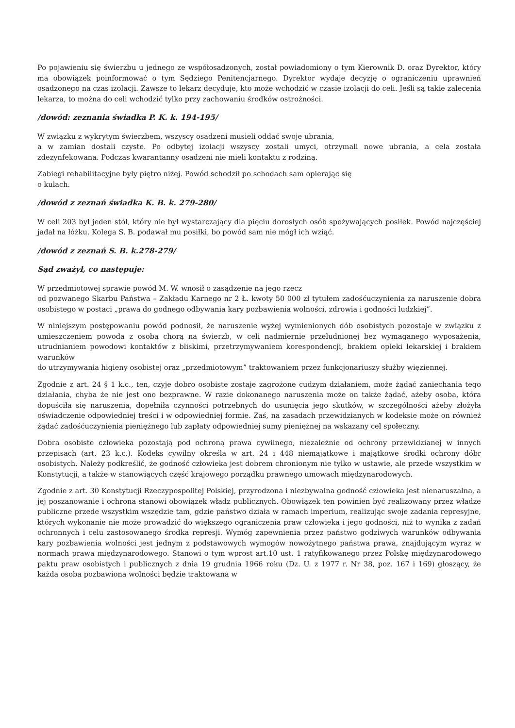Po pojawieniu się świerzbu u jednego ze współosadzonych, został powiadomiony o tym Kierownik D. oraz Dyrektor, który ma obowiązek poinformować o tym Sędziego Penitencjarnego. Dyrektor wydaje decyzję o ograniczeniu uprawnień osadzonego na czas izolacji. Zawsze to lekarz decyduje, kto może wchodzić w czasie izolacji do celi. Jeśli są takie zalecenia lekarza, to można do celi wchodzić tylko przy zachowaniu środków ostrożności.
/dowód: zeznania świadka P. K. k. 194-195/
W związku z wykrytym świerzbem, wszyscy osadzeni musieli oddać swoje ubrania,
a w zamian dostali czyste. Po odbytej izolacji wszyscy zostali umyci, otrzymali nowe ubrania, a cela została zdezynfekowana. Podczas kwarantanny osadzeni nie mieli kontaktu z rodziną.
Zabiegi rehabilitacyjne były piętro niżej. Powód schodził po schodach sam opierając się
o kulach.
/dowód z zeznań świadka K. B. k. 279-280/
W celi 203 był jeden stół, który nie był wystarczający dla pięciu dorosłych osób spożywających posiłek. Powód najczęściej jadał na łóżku. Kolega S. B. podawał mu posiłki, bo powód sam nie mógł ich wziąć.
/dowód z zeznań S. B. k.278-279/
Sąd zważył, co następuje:
W przedmiotowej sprawie powód M. W. wnosił o zasądzenie na jego rzecz
od pozwanego Skarbu Państwa – Zakładu Karnego nr 2 Ł. kwoty 50 000 zł tytułem zadośćuczynienia za naruszenie dobra osobistego w postaci „prawa do godnego odbywania kary pozbawienia wolności, zdrowia i godności ludzkiej”.
W niniejszym postępowaniu powód podnosił, że naruszenie wyżej wymienionych dób osobistych pozostaje w związku z umieszczeniem powoda z osobą chorą na świerzb, w celi nadmiernie przeludnionej bez wymaganego wyposażenia, utrudnianiem powodowi kontaktów z bliskimi, przetrzymywaniem korespondencji, brakiem opieki lekarskiej i brakiem warunków
do utrzymywania higieny osobistej oraz „przedmiotowym” traktowaniem przez funkcjonariuszy służby więziennej.
Zgodnie z art. 24 § 1 k.c., ten, czyje dobro osobiste zostaje zagrożone cudzym działaniem, może żądać zaniechania tego działania, chyba że nie jest ono bezprawne. W razie dokonanego naruszenia może on także żądać, ażeby osoba, która dopuściła się naruszenia, dopełniła czynności potrzebnych do usunięcia jego skutków, w szczególności ażeby złożyła oświadczenie odpowiedniej treści i w odpowiedniej formie. Zaś, na zasadach przewidzianych w kodeksie może on również żądać zadośćuczynienia pieniężnego lub zapłaty odpowiedniej sumy pieniężnej na wskazany cel społeczny.
Dobra osobiste człowieka pozostają pod ochroną prawa cywilnego, niezależnie od ochrony przewidzianej w innych przepisach (art. 23 k.c.). Kodeks cywilny określa w art. 24 i 448 niemajątkowe i majątkowe środki ochrony dóbr osobistych. Należy podkreślić, że godność człowieka jest dobrem chronionym nie tylko w ustawie, ale przede wszystkim w Konstytucji, a także w stanowiących część krajowego porządku prawnego umowach międzynarodowych.
Zgodnie z art. 30 Konstytucji Rzeczypospolitej Polskiej, przyrodzona i niezbywalna godność człowieka jest nienaruszalna, a jej poszanowanie i ochrona stanowi obowiązek władz publicznych. Obowiązek ten powinien być realizowany przez władze publiczne przede wszystkim wszędzie tam, gdzie państwo działa w ramach imperium, realizując swoje zadania represyjne, których wykonanie nie może prowadzić do większego ograniczenia praw człowieka i jego godności, niż to wynika z zadań ochronnych i celu zastosowanego środka represji. Wymóg zapewnienia przez państwo godziwych warunków odbywania kary pozbawienia wolności jest jednym z podstawowych wymogów nowożytnego państwa prawa, znajdującym wyraz w normach prawa międzynarodowego. Stanowi o tym wprost art.10 ust. 1 ratyfikowanego przez Polskę międzynarodowego paktu praw osobistych i publicznych z dnia 19 grudnia 1966 roku (Dz. U. z 1977 r. Nr 38, poz. 167 i 169) głoszący, że każda osoba pozbawiona wolności będzie traktowana w